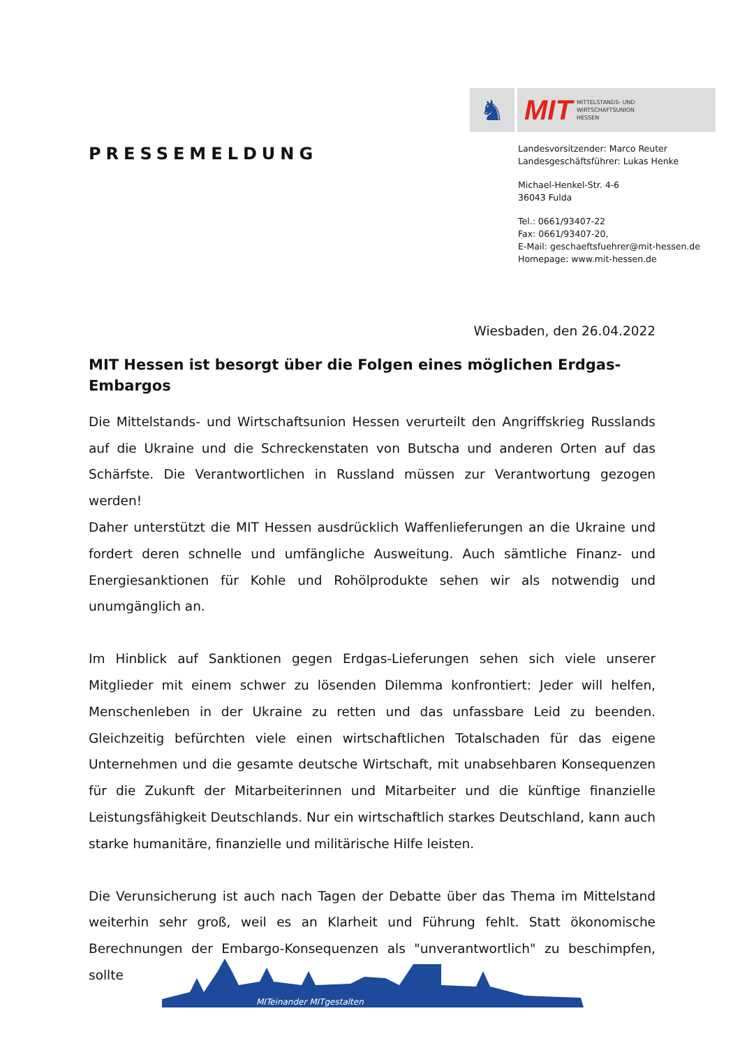♞ MIT MITTELSTANDS- UND
WIRTSCHAFTSUNION
HESSEN
PRESSEMELDUNG
Landesvorsitzender: Marco Reuter
Landesgeschäftsführer: Lukas Henke
Michael-Henkel-Str. 4-6
36043 Fulda
Tel.: 0661/93407-22
Fax: 0661/93407-20,
E-Mail: geschaeftsfuehrer@mit-hessen.de
Homepage: www.mit-hessen.de
Wiesbaden, den 26.04.2022
MIT Hessen ist besorgt über die Folgen eines möglichen Erdgas-Embargos
Die Mittelstands- und Wirtschaftsunion Hessen verurteilt den Angriffskrieg Russlands auf die Ukraine und die Schreckenstaten von Butscha und anderen Orten auf das Schärfste. Die Verantwortlichen in Russland müssen zur Verantwortung gezogen werden!
Daher unterstützt die MIT Hessen ausdrücklich Waffenlieferungen an die Ukraine und fordert deren schnelle und umfängliche Ausweitung. Auch sämtliche Finanz- und Energiesanktionen für Kohle und Rohölprodukte sehen wir als notwendig und unumgänglich an.
Im Hinblick auf Sanktionen gegen Erdgas-Lieferungen sehen sich viele unserer Mitglieder mit einem schwer zu lösenden Dilemma konfrontiert: Jeder will helfen, Menschenleben in der Ukraine zu retten und das unfassbare Leid zu beenden. Gleichzeitig befürchten viele einen wirtschaftlichen Totalschaden für das eigene Unternehmen und die gesamte deutsche Wirtschaft, mit unabsehbaren Konsequenzen für die Zukunft der Mitarbeiterinnen und Mitarbeiter und die künftige finanzielle Leistungsfähigkeit Deutschlands. Nur ein wirtschaftlich starkes Deutschland, kann auch starke humanitäre, finanzielle und militärische Hilfe leisten.
Die Verunsicherung ist auch nach Tagen der Debatte über das Thema im Mittelstand weiterhin sehr groß, weil es an Klarheit und Führung fehlt. Statt ökonomische Berechnungen der Embargo-Konsequenzen als "unverantwortlich" zu beschimpfen, sollte
MITeinander MITgestalten